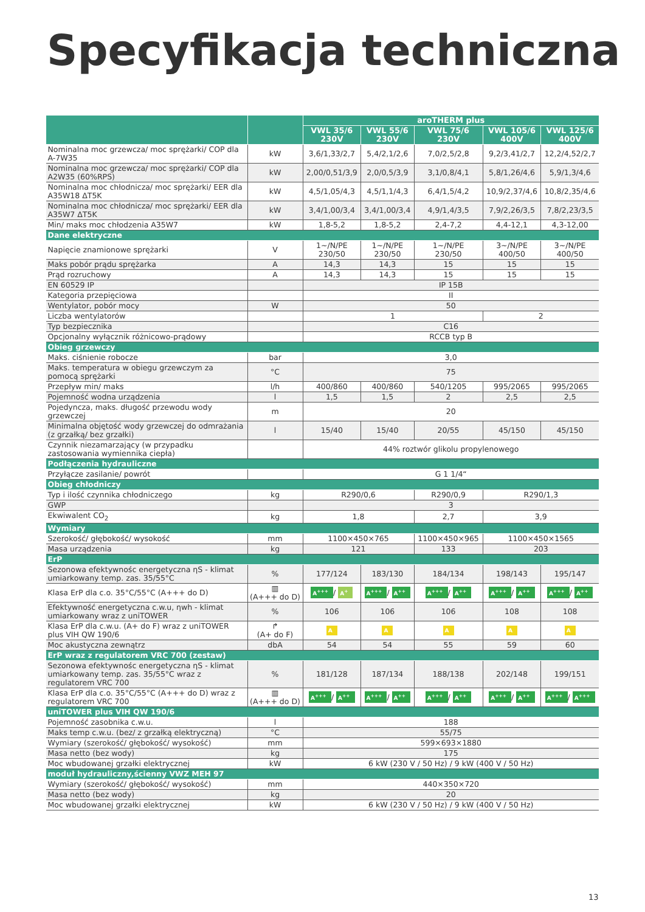Specyfikacja techniczna
| | | aroTHERM plus | | | | |
| --- | --- | --- | --- | --- | --- | --- |
| | | VWL 35/6 230V | VWL 55/6 230V | VWL 75/6 230V | VWL 105/6 400V | VWL 125/6 400V |
| Nominalna moc grzewcza/ moc sprężarki/ COP dla A-7W35 | kW | 3,6/1,33/2,7 | 5,4/2,1/2,6 | 7,0/2,5/2,8 | 9,2/3,41/2,7 | 12,2/4,52/2,7 |
| Nominalna moc grzewcza/ moc sprężarki/ COP dla A2W35 (60%RPS) | kW | 2,00/0,51/3,9 | 2,0/0,5/3,9 | 3,1/0,8/4,1 | 5,8/1,26/4,6 | 5,9/1,3/4,6 |
| Nominalna moc chłodnicza/ moc sprężarki/ EER dla A35W18 ΔT5K | kW | 4,5/1,05/4,3 | 4,5/1,1/4,3 | 6,4/1,5/4,2 | 10,9/2,37/4,6 | 10,8/2,35/4,6 |
| Nominalna moc chłodnicza/ moc sprężarki/ EER dla A35W7 ΔT5K | kW | 3,4/1,00/3,4 | 3,4/1,00/3,4 | 4,9/1,4/3,5 | 7,9/2,26/3,5 | 7,8/2,23/3,5 |
| Min/ maks moc chłodzenia A35W7 | kW | 1,8-5,2 | 1,8-5,2 | 2,4-7,2 | 4,4-12,1 | 4,3-12,00 |
| Dane elektryczne | | | | | | |
| Napięcie znamionowe sprężarki | V | 1~/N/PE 230/50 | 1~/N/PE 230/50 | 1~/N/PE 230/50 | 3~/N/PE 400/50 | 3~/N/PE 400/50 |
| Maks pobór prądu sprężarka | A | 14,3 | 14,3 | 15 | 15 | 15 |
| Prąd rozruchowy | A | 14,3 | 14,3 | 15 | 15 | 15 |
| EN 60529 IP | | IP 15B | | | | |
| Kategoria przepięciowa | | II | | | | |
| Wentylator, pobór mocy | W | 50 | | | | |
| Liczba wentylatorów | | 1 | | | 2 | |
| Typ bezpiecznika | | C16 | | | | |
| Opcjonalny wyłącznik różnicowo-prądowy | | RCCB typ B | | | | |
| Obieg grzewczy | | | | | | |
| Maks. ciśnienie robocze | bar | 3,0 | | | | |
| Maks. temperatura w obiegu grzewczym za pomocą sprężarki | °C | 75 | | | | |
| Przepływ min/ maks | l/h | 400/860 | 400/860 | 540/1205 | 995/2065 | 995/2065 |
| Pojemność wodna urządzenia | l | 1,5 | 1,5 | 2 | 2,5 | 2,5 |
| Pojedyncza, maks. długość przewodu wody grzewczej | m | 20 | | | | |
| Minimalna objętość wody grzewczej do odmrażania (z grzałką/ bez grzałki) | l | 15/40 | 15/40 | 20/55 | 45/150 | 45/150 |
| Czynnik niezamarzający (w przypadku zastosowania wymiennika ciepła) | | 44% roztwór glikolu propylenowego | | | | |
| Podłączenia hydrauliczne | | | | | | |
| Przyłącze zasilanie/ powrót | | G 1 1/4“ | | | | |
| Obieg chłodniczy | | | | | | |
| Typ i ilość czynnika chłodniczego | kg | R290/0,6 | | R290/0,9 | R290/1,3 | |
| GWP | | 3 | | | | |
| Ekwiwalent CO<sub>2</sub> | kg | 1,8 | | 2,7 | 3,9 | |
| Wymiary | | | | | | |
| Szerokość/ głębokość/ wysokość | mm | 1100×450×765 | | 1100×450×965 | 1100×450×1565 | |
| Masa urządzenia | kg | 121 | | 133 | 203 | |
| ErP | | | | | | |
| Sezonowa efektywnośc energetyczna ηS - klimat umiarkowany temp. zas. 35/55°C | % | 177/124 | 183/130 | 184/134 | 198/143 | 195/147 |
| Klasa ErP dla c.o. 35°C/55°C (A+++ do D) | ▥ (A+++ do D) | A<sup>+++</sup> / A<sup>+</sup> | A<sup>+++</sup> / A<sup>++</sup> | A<sup>+++</sup> / A<sup>++</sup> | A<sup>+++</sup> / A<sup>++</sup> | A<sup>+++</sup> / A<sup>++</sup> |
| Efektywność energetyczna c.w.u, ηwh - klimat umiarkowany wraz z uniTOWER | % | 106 | 106 | 106 | 108 | 108 |
| Klasa ErP dla c.w.u. (A+ do F) wraz z uniTOWER plus VIH QW 190/6 | ↱ (A+ do F) | A | A | A | A | A |
| Moc akustyczna zewnątrz | dbA | 54 | 54 | 55 | 59 | 60 |
| ErP wraz z regulatorem VRC 700 (zestaw) | | | | | | |
| Sezonowa efektywnośc energetyczna ηS - klimat umiarkowany temp. zas. 35/55°C wraz z regulatorem VRC 700 | % | 181/128 | 187/134 | 188/138 | 202/148 | 199/151 |
| Klasa ErP dla c.o. 35°C/55°C (A+++ do D) wraz z regulatorem VRC 700 | ▥ (A+++ do D) | A<sup>+++</sup> / A<sup>++</sup> | A<sup>+++</sup> / A<sup>++</sup> | A<sup>+++</sup> / A<sup>++</sup> | A<sup>+++</sup> / A<sup>++</sup> | A<sup>+++</sup> / A<sup>+++</sup> |
| uniTOWER plus VIH QW 190/6 | | | | | | |
| Pojemność zasobnika c.w.u. | l | 188 | | | | |
| Maks temp c.w.u. (bez/ z grzałką elektryczną) | °C | 55/75 | | | | |
| Wymiary (szerokość/ głębokość/ wysokość) | mm | 599×693×1880 | | | | |
| Masa netto (bez wody) | kg | 175 | | | | |
| Moc wbudowanej grzałki elektrycznej | kW | 6 kW (230 V / 50 Hz) / 9 kW (400 V / 50 Hz) | | | | |
| moduł hydrauliczny,ścienny VWZ MEH 97 | | | | | | |
| Wymiary (szerokość/ głębokość/ wysokość) | mm | 440×350×720 | | | | |
| Masa netto (bez wody) | kg | 20 | | | | |
| Moc wbudowanej grzałki elektrycznej | kW | 6 kW (230 V / 50 Hz) / 9 kW (400 V / 50 Hz) | | | | |
13